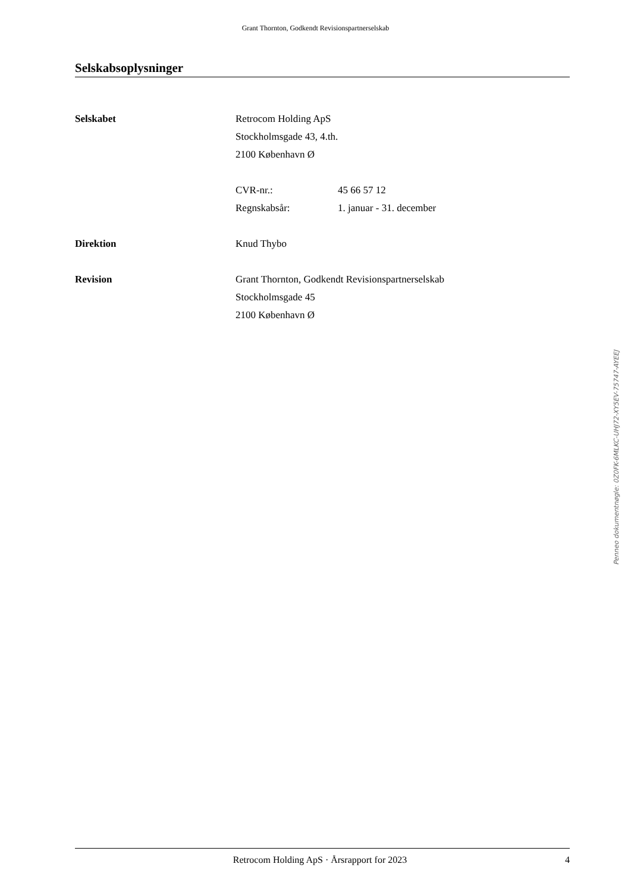Grant Thornton, Godkendt Revisionspartnerselskab
Selskabsoplysninger
Selskabet Retrocom Holding ApS
Stockholmsgade 43, 4.th.
2100 København Ø
CVR-nr.: 45 66 57 12
Regnskabsår: 1. januar - 31. december
Direktion Knud Thybo
Revision Grant Thornton, Godkendt Revisionspartnerselskab
Stockholmsgade 45
2100 København Ø
Penneo dokumentnøgle: 0Z0FK-6MLKC-UHJ72-XY5EV-75747-AYEEJ
Retrocom Holding ApS · Årsrapport for 2023
4